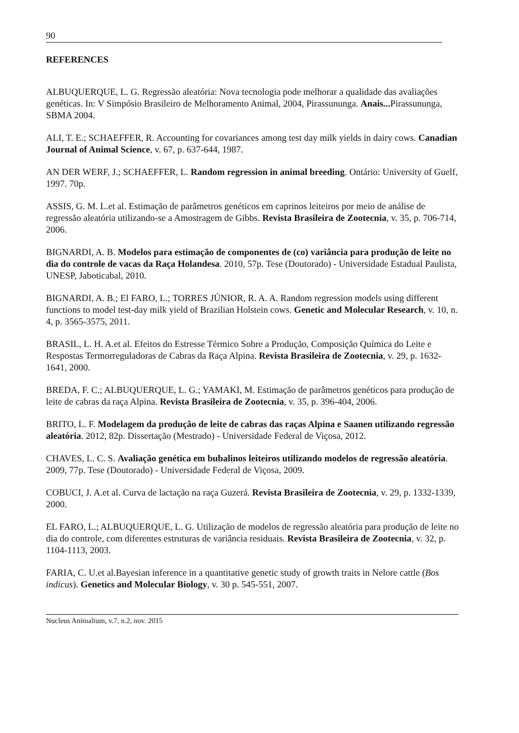90
REFERENCES
ALBUQUERQUE, L. G. Regressão aleatória: Nova tecnologia pode melhorar a qualidade das avaliações genéticas. In: V Simpósio Brasileiro de Melhoramento Animal, 2004, Pirassununga. Anais... Pirassununga, SBMA 2004.
ALI, T. E.; SCHAEFFER, R. Accounting for covariances among test day milk yields in dairy cows. Canadian Journal of Animal Science, v. 67, p. 637-644, 1987.
AN DER WERF, J.; SCHAEFFER, L. Random regression in animal breeding. Ontário: University of Guelf, 1997. 70p.
ASSIS, G. M. L.et al. Estimação de parâmetros genéticos em caprinos leiteiros por meio de análise de regressão aleatória utilizando-se a Amostragem de Gibbs. Revista Brasileira de Zootecnia, v. 35, p. 706-714, 2006.
BIGNARDI, A. B. Modelos para estimação de componentes de (co) variância para produção de leite no dia do controle de vacas da Raça Holandesa. 2010, 57p. Tese (Doutorado) - Universidade Estadual Paulista, UNESP, Jaboticabal, 2010.
BIGNARDI, A. B.; El FARO, L.; TORRES JÚNIOR, R. A. A. Random regression models using different functions to model test-day milk yield of Brazilian Holstein cows. Genetic and Molecular Research, v. 10, n. 4, p. 3565-3575, 2011.
BRASIL, L. H. A.et al. Efeitos do Estresse Térmico Sobre a Produção, Composição Química do Leite e Respostas Termorreguladoras de Cabras da Raça Alpina. Revista Brasileira de Zootecnia, v. 29, p. 1632-1641, 2000.
BREDA, F. C.; ALBUQUERQUE, L. G.; YAMAKI, M. Estimação de parâmetros genéticos para produção de leite de cabras da raça Alpina. Revista Brasileira de Zootecnia, v. 35, p. 396-404, 2006.
BRITO, L. F. Modelagem da produção de leite de cabras das raças Alpina e Saanen utilizando regressão aleatória. 2012, 82p. Dissertação (Mestrado) - Universidade Federal de Viçosa, 2012.
CHAVES, L. C. S. Avaliação genética em bubalinos leiteiros utilizando modelos de regressão aleatória. 2009, 77p. Tese (Doutorado) - Universidade Federal de Viçosa, 2009.
COBUCI, J. A.et al. Curva de lactação na raça Guzerá. Revista Brasileira de Zootecnia, v. 29, p. 1332-1339, 2000.
EL FARO, L.; ALBUQUERQUE, L. G. Utilização de modelos de regressão aleatória para produção de leite no dia do controle, com diferentes estruturas de variância residuais. Revista Brasileira de Zootecnia, v. 32, p. 1104-1113, 2003.
FARIA, C. U.et al.Bayesian inference in a quantitative genetic study of growth traits in Nelore cattle (Bos indicus). Genetics and Molecular Biology, v. 30 p. 545-551, 2007.
Nucleus Animalium, v.7, n.2, nov. 2015